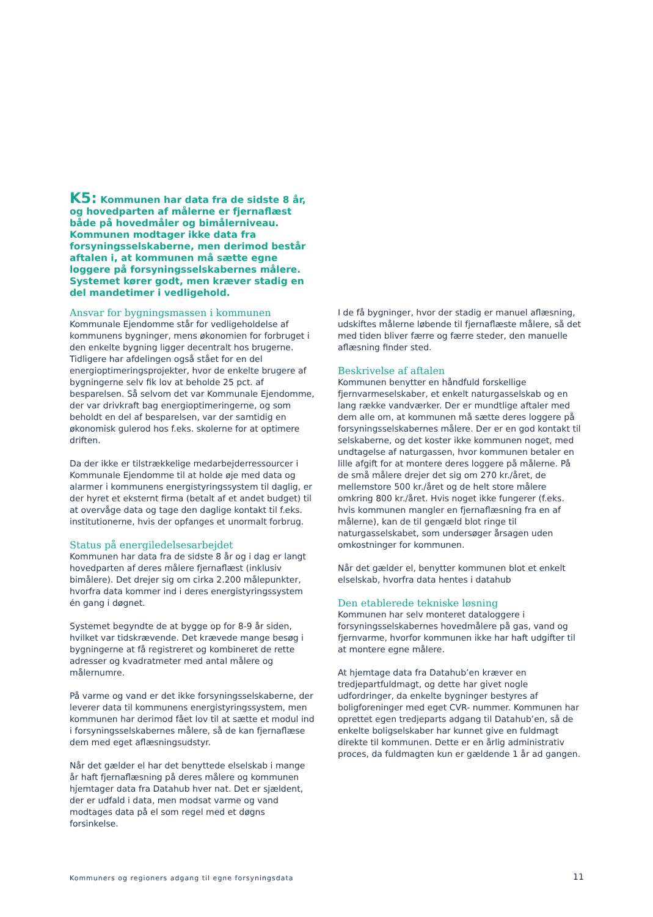K5: Kommunen har data fra de sidste 8 år, og hovedparten af målerne er fjernaflæst både på hovedmåler og bimålerniveau. Kommunen modtager ikke data fra forsyningsselskaberne, men derimod består aftalen i, at kommunen må sætte egne loggere på forsyningsselskabernes målere. Systemet kører godt, men kræver stadig en del mandetimer i vedligehold.
Ansvar for bygningsmassen i kommunen
Kommunale Ejendomme står for vedligeholdelse af kommunens bygninger, mens økonomien for forbruget i den enkelte bygning ligger decentralt hos brugerne. Tidligere har afdelingen også stået for en del energioptimeringsprojekter, hvor de enkelte brugere af bygningerne selv fik lov at beholde 25 pct. af besparelsen. Så selvom det var Kommunale Ejendomme, der var drivkraft bag energioptimeringerne, og som beholdt en del af besparelsen, var der samtidig en økonomisk gulerod hos f.eks. skolerne for at optimere driften.
Da der ikke er tilstrækkelige medarbejderressourcer i Kommunale Ejendomme til at holde øje med data og alarmer i kommunens energistyringssystem til daglig, er der hyret et eksternt firma (betalt af et andet budget) til at overvåge data og tage den daglige kontakt til f.eks. institutionerne, hvis der opfanges et unormalt forbrug.
Status på energiledelsesarbejdet
Kommunen har data fra de sidste 8 år og i dag er langt hovedparten af deres målere fjernaflæst (inklusiv bimålere). Det drejer sig om cirka 2.200 målepunkter, hvorfra data kommer ind i deres energistyringssystem én gang i døgnet.
Systemet begyndte de at bygge op for 8-9 år siden, hvilket var tidskrævende. Det krævede mange besøg i bygningerne at få registreret og kombineret de rette adresser og kvadratmeter med antal målere og målernumre.
På varme og vand er det ikke forsyningsselskaberne, der leverer data til kommunens energistyringssystem, men kommunen har derimod fået lov til at sætte et modul ind i forsyningsselskabernes målere, så de kan fjernaflæse dem med eget aflæsningsudstyr.
Når det gælder el har det benyttede elselskab i mange år haft fjernaflæsning på deres målere og kommunen hjemtager data fra Datahub hver nat. Det er sjældent, der er udfald i data, men modsat varme og vand modtages data på el som regel med et døgns forsinkelse.
I de få bygninger, hvor der stadig er manuel aflæsning, udskiftes målerne løbende til fjernaflæste målere, så det med tiden bliver færre og færre steder, den manuelle aflæsning finder sted.
Beskrivelse af aftalen
Kommunen benytter en håndfuld forskellige fjernvarmeselskaber, et enkelt naturgasselskab og en lang række vandværker. Der er mundtlige aftaler med dem alle om, at kommunen må sætte deres loggere på forsyningsselskabernes målere. Der er en god kontakt til selskaberne, og det koster ikke kommunen noget, med undtagelse af naturgassen, hvor kommunen betaler en lille afgift for at montere deres loggere på målerne. På de små målere drejer det sig om 270 kr./året, de mellemstore 500 kr./året og de helt store målere omkring 800 kr./året. Hvis noget ikke fungerer (f.eks. hvis kommunen mangler en fjernaflæsning fra en af målerne), kan de til gengæld blot ringe til naturgasselskabet, som undersøger årsagen uden omkostninger for kommunen.
Når det gælder el, benytter kommunen blot et enkelt elselskab, hvorfra data hentes i datahub
Den etablerede tekniske løsning
Kommunen har selv monteret dataloggere i forsyningsselskabernes hovedmålere på gas, vand og fjernvarme, hvorfor kommunen ikke har haft udgifter til at montere egne målere.
At hjemtage data fra Datahub’en kræver en tredjepartfuldmagt, og dette har givet nogle udfordringer, da enkelte bygninger bestyres af boligforeninger med eget CVR- nummer. Kommunen har oprettet egen tredjeparts adgang til Datahub’en, så de enkelte boligselskaber har kunnet give en fuldmagt direkte til kommunen. Dette er en årlig administrativ proces, da fuldmagten kun er gældende 1 år ad gangen.
Kommuners og regioners adgang til egne forsyningsdata
11